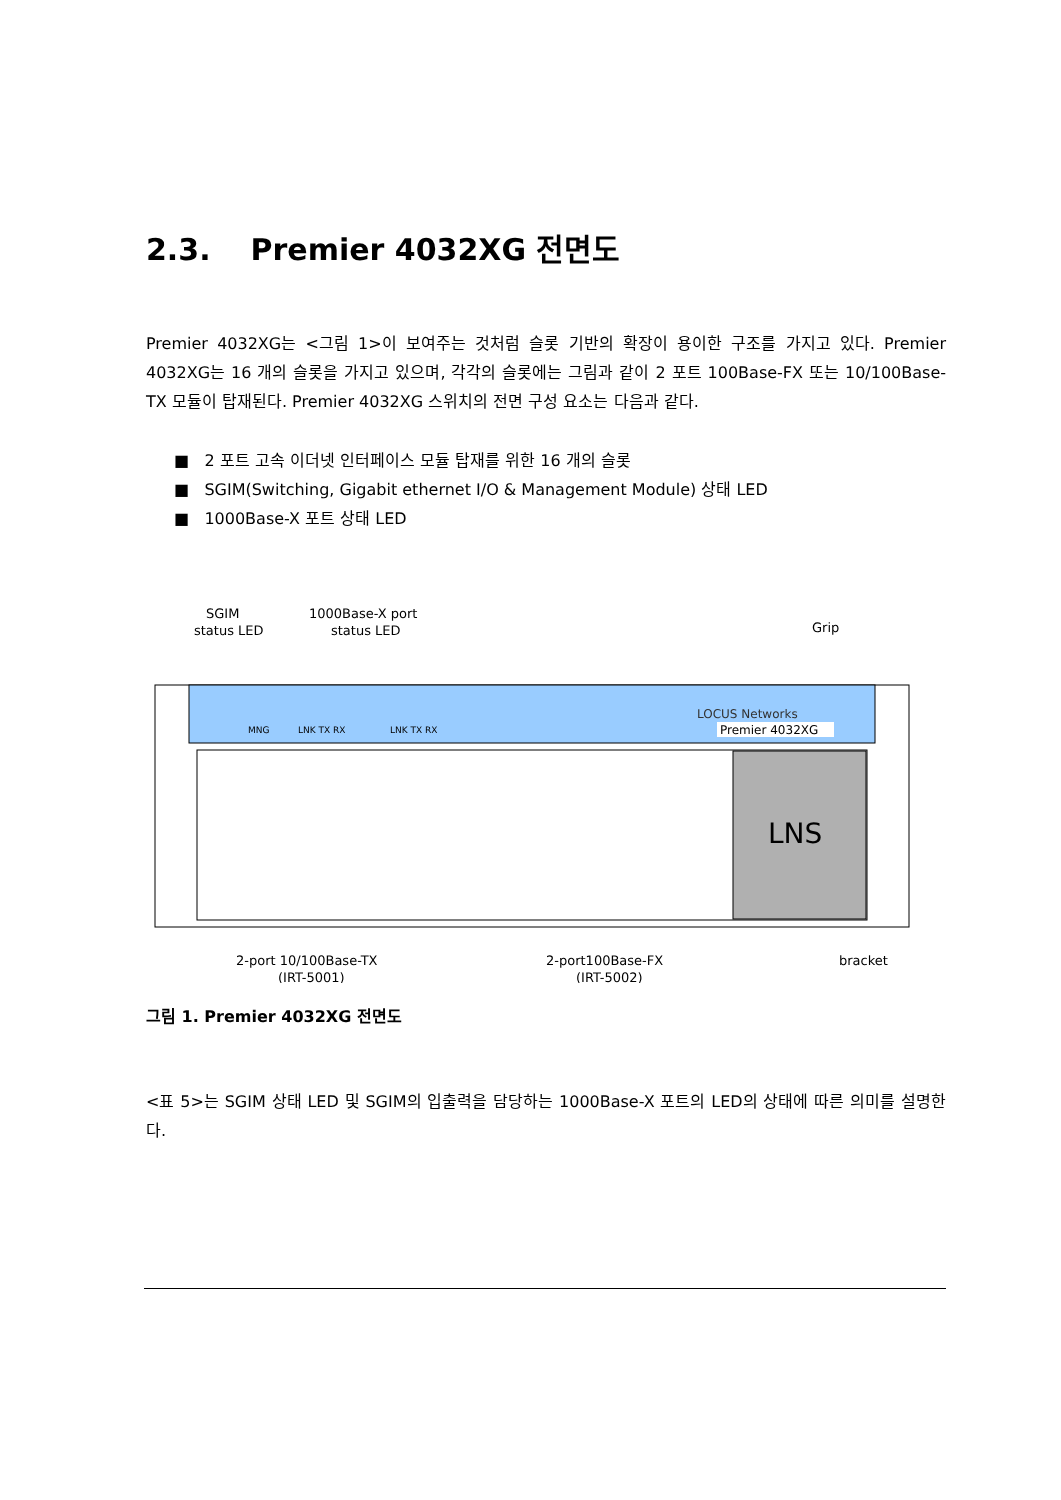2.3. Premier 4032XG 전면도
Premier 4032XG는 <그림 1>이 보여주는 것처럼 슬롯 기반의 확장이 용이한 구조를 가지고 있다. Premier 4032XG는 16 개의 슬롯을 가지고 있으며, 각각의 슬롯에는 그림과 같이 2 포트 100Base-FX 또는 10/100Base-TX 모듈이 탑재된다. Premier 4032XG 스위치의 전면 구성 요소는 다음과 같다.
■ 2 포트 고속 이더넷 인터페이스 모듈 탑재를 위한 16 개의 슬롯
■ SGIM(Switching, Gigabit ethernet I/O & Management Module) 상태 LED
■ 1000Base-X 포트 상태 LED
SGIM
status LED
1000Base-X port
status LED
Grip
MNG
LNK TX RX
LNK TX RX
LOCUS Networks
Premier 4032XG
LNS
2-port 10/100Base-TX
(IRT-5001)
2-port100Base-FX
(IRT-5002)
bracket
그림 1. Premier 4032XG 전면도
<표 5>는 SGIM 상태 LED 및 SGIM의 입출력을 담당하는 1000Base-X 포트의 LED의 상태에 따른 의미를 설명한다.